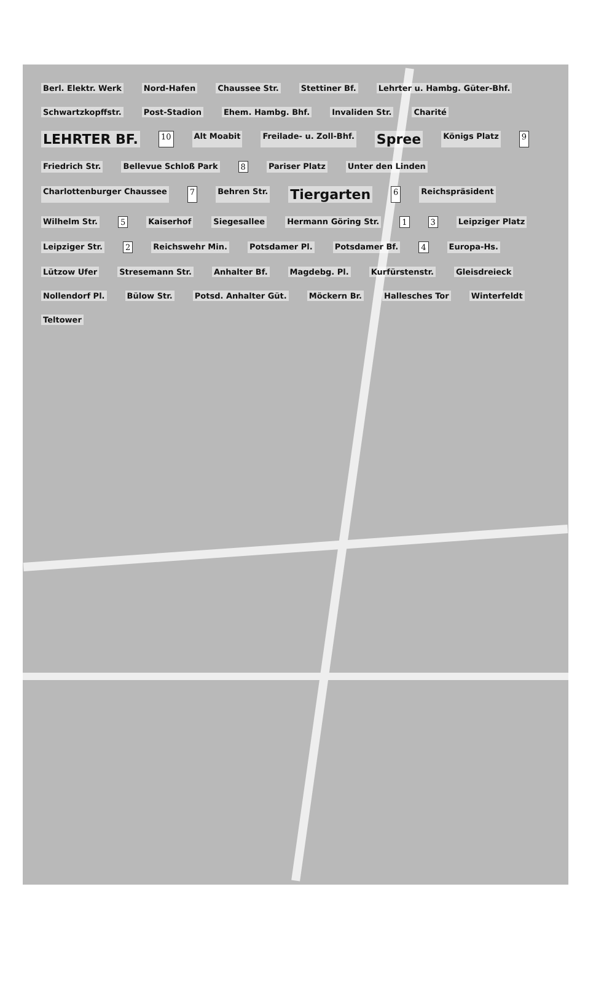Berl. Elektr. Werk Nord-Hafen Chaussee Str. Stettiner Bf. Lehrter u. Hambg. Güter-Bhf. Schwartzkopffstr. Post-Stadion Ehem. Hambg. Bhf. Invaliden Str. Charité LEHRTER BF. 10 Alt Moabit Freilade- u. Zoll-Bhf. Spree Königs Platz 9 Friedrich Str. Bellevue Schloß Park 8 Pariser Platz Unter den Linden Charlottenburger Chaussee 7 Behren Str. Tiergarten 6 Reichspräsident Wilhelm Str. 5 Kaiserhof Siegesallee Hermann Göring Str. 1 3 Leipziger Platz Leipziger Str. 2 Reichswehr Min. Potsdamer Pl. Potsdamer Bf. 4 Europa-Hs. Lützow Ufer Stresemann Str. Anhalter Bf. Magdebg. Pl. Kurfürstenstr. Gleisdreieck Nollendorf Pl. Bülow Str. Potsd. Anhalter Güt. Möckern Br. Hallesches Tor Winterfeldt Teltower